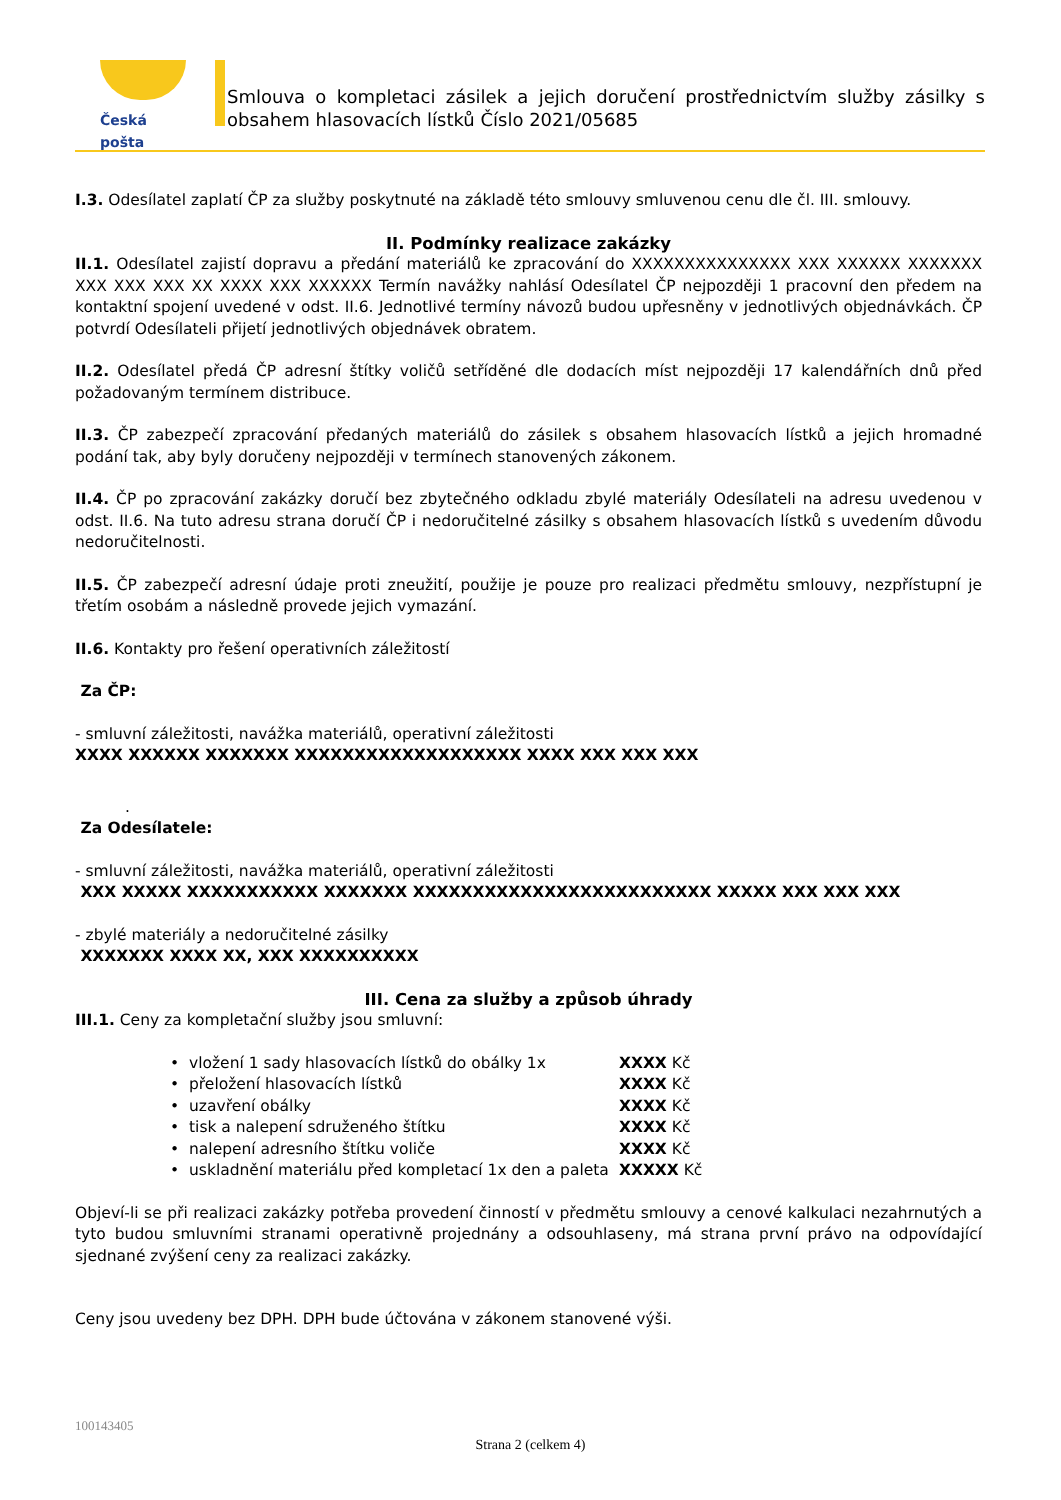Česká pošta
Smlouva o kompletaci zásilek a jejich doručení prostřednictvím služby zásilky s obsahem hlasovacích lístků Číslo 2021/05685
I.3. Odesílatel zaplatí ČP za služby poskytnuté na základě této smlouvy smluvenou cenu dle čl. III. smlouvy.
II. Podmínky realizace zakázky
II.1. Odesílatel zajistí dopravu a předání materiálů ke zpracování do XXXXXXXXXXXXXXX XXX XXXXXX XXXXXXX XXX XXX XXX XX XXXX XXX XXXXXX Termín navážky nahlásí Odesílatel ČP nejpozději 1 pracovní den předem na kontaktní spojení uvedené v odst. II.6. Jednotlivé termíny návozů budou upřesněny v jednotlivých objednávkách. ČP potvrdí Odesílateli přijetí jednotlivých objednávek obratem.
II.2. Odesílatel předá ČP adresní štítky voličů setříděné dle dodacích míst nejpozději 17 kalendářních dnů před požadovaným termínem distribuce.
II.3. ČP zabezpečí zpracování předaných materiálů do zásilek s obsahem hlasovacích lístků a jejich hromadné podání tak, aby byly doručeny nejpozději v termínech stanovených zákonem.
II.4. ČP po zpracování zakázky doručí bez zbytečného odkladu zbylé materiály Odesílateli na adresu uvedenou v odst. II.6. Na tuto adresu strana doručí ČP i nedoručitelné zásilky s obsahem hlasovacích lístků s uvedením důvodu nedoručitelnosti.
II.5. ČP zabezpečí adresní údaje proti zneužití, použije je pouze pro realizaci předmětu smlouvy, nezpřístupní je třetím osobám a následně provede jejich vymazání.
II.6. Kontakty pro řešení operativních záležitostí
Za ČP:
- smluvní záležitosti, navážka materiálů, operativní záležitosti
XXXX XXXXXX XXXXXXX XXXXXXXXXXXXXXXXXXX XXXX XXX XXX XXX
.
Za Odesílatele:
- smluvní záležitosti, navážka materiálů, operativní záležitosti
XXX XXXXX XXXXXXXXXXX XXXXXXX XXXXXXXXXXXXXXXXXXXXXXXXX XXXXX XXX XXX XXX
- zbylé materiály a nedoručitelné zásilky
XXXXXXX XXXX XX, XXX XXXXXXXXXX
III. Cena za služby a způsob úhrady
III.1. Ceny za kompletační služby jsou smluvní:
• vložení 1 sady hlasovacích lístků do obálky 1x XXXX Kč
• přeložení hlasovacích lístků XXXX Kč
• uzavření obálky XXXX Kč
• tisk a nalepení sdruženého štítku XXXX Kč
• nalepení adresního štítku voliče XXXX Kč
• uskladnění materiálu před kompletací 1x den a paleta XXXXX Kč
Objeví-li se při realizaci zakázky potřeba provedení činností v předmětu smlouvy a cenové kalkulaci nezahrnutých a tyto budou smluvními stranami operativně projednány a odsouhlaseny, má strana první právo na odpovídající sjednané zvýšení ceny za realizaci zakázky.
Ceny jsou uvedeny bez DPH. DPH bude účtována v zákonem stanovené výši.
100143405
Strana 2 (celkem 4)